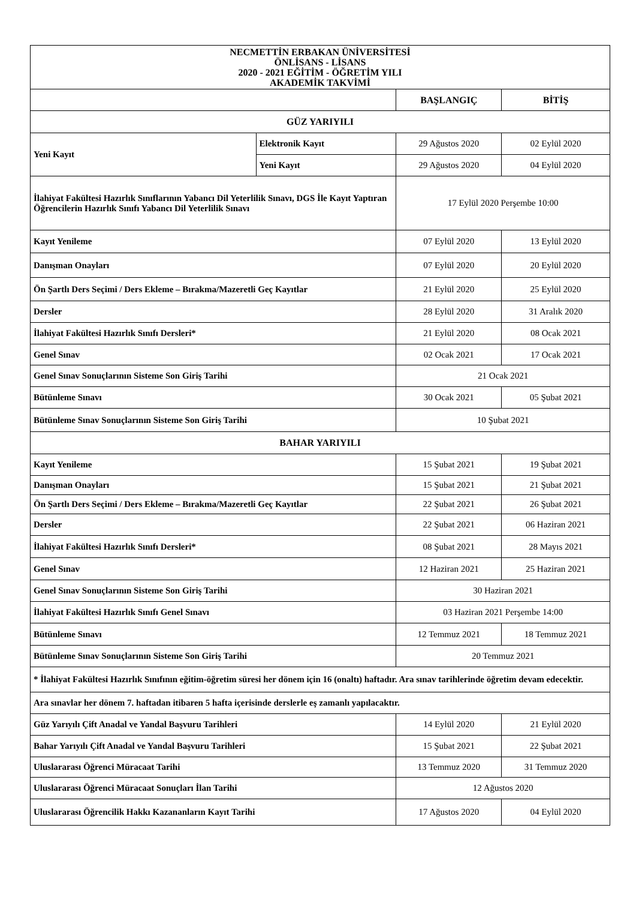| NECMETTİN ERBAKAN ÜNİVERSİTESİ ÖNLİSANS - LİSANS 2020 - 2021 EĞİTİM - ÖĞRETİM YILI AKADEMİK TAKVİMİ | | | |
| --- | --- | --- | --- |
| | | BAŞLANGIÇ | BİTİŞ |
| GÜZ YARIYILI | | | |
| Yeni Kayıt | Elektronik Kayıt | 29 Ağustos 2020 | 02 Eylül 2020 |
| | Yeni Kayıt | 29 Ağustos 2020 | 04 Eylül 2020 |
| İlahiyat Fakültesi Hazırlık Sınıflarının Yabancı Dil Yeterlilik Sınavı, DGS İle Kayıt Yaptıran Öğrencilerin Hazırlık Sınıfı Yabancı Dil Yeterlilik Sınavı | | 17 Eylül 2020 Perşembe 10:00 | |
| Kayıt Yenileme | | 07 Eylül 2020 | 13 Eylül 2020 |
| Danışman Onayları | | 07 Eylül 2020 | 20 Eylül 2020 |
| Ön Şartlı Ders Seçimi / Ders Ekleme – Bırakma/Mazeretli Geç Kayıtlar | | 21 Eylül 2020 | 25 Eylül 2020 |
| Dersler | | 28 Eylül 2020 | 31 Aralık 2020 |
| İlahiyat Fakültesi Hazırlık Sınıfı Dersleri* | | 21 Eylül 2020 | 08 Ocak 2021 |
| Genel Sınav | | 02 Ocak 2021 | 17 Ocak 2021 |
| Genel Sınav Sonuçlarının Sisteme Son Giriş Tarihi | | 21 Ocak 2021 | |
| Bütünleme Sınavı | | 30 Ocak 2021 | 05 Şubat 2021 |
| Bütünleme Sınav Sonuçlarının Sisteme Son Giriş Tarihi | | 10 Şubat 2021 | |
| BAHAR YARIYILI | | | |
| Kayıt Yenileme | | 15 Şubat 2021 | 19 Şubat 2021 |
| Danışman Onayları | | 15 Şubat 2021 | 21 Şubat 2021 |
| Ön Şartlı Ders Seçimi / Ders Ekleme – Bırakma/Mazeretli Geç Kayıtlar | | 22 Şubat 2021 | 26 Şubat 2021 |
| Dersler | | 22 Şubat 2021 | 06 Haziran 2021 |
| İlahiyat Fakültesi Hazırlık Sınıfı Dersleri* | | 08 Şubat 2021 | 28 Mayıs 2021 |
| Genel Sınav | | 12 Haziran 2021 | 25 Haziran 2021 |
| Genel Sınav Sonuçlarının Sisteme Son Giriş Tarihi | | 30 Haziran 2021 | |
| İlahiyat Fakültesi Hazırlık Sınıfı Genel Sınavı | | 03 Haziran 2021 Perşembe 14:00 | |
| Bütünleme Sınavı | | 12 Temmuz 2021 | 18 Temmuz 2021 |
| Bütünleme Sınav Sonuçlarının Sisteme Son Giriş Tarihi | | 20 Temmuz 2021 | |
| * İlahiyat Fakültesi Hazırlık Sınıfının eğitim-öğretim süresi her dönem için 16 (onaltı) haftadır. Ara sınav tarihlerinde öğretim devam edecektir. | | | |
| Ara sınavlar her dönem 7. haftadan itibaren 5 hafta içerisinde derslerle eş zamanlı yapılacaktır. | | | |
| Güz Yarıyılı Çift Anadal ve Yandal Başvuru Tarihleri | | 14 Eylül 2020 | 21 Eylül 2020 |
| Bahar Yarıyılı Çift Anadal ve Yandal Başvuru Tarihleri | | 15 Şubat 2021 | 22 Şubat 2021 |
| Uluslararası Öğrenci Müracaat Tarihi | | 13 Temmuz 2020 | 31 Temmuz 2020 |
| Uluslararası Öğrenci Müracaat Sonuçları İlan Tarihi | | 12 Ağustos 2020 | |
| Uluslararası Öğrencilik Hakkı Kazananların Kayıt Tarihi | | 17 Ağustos 2020 | 04 Eylül 2020 |